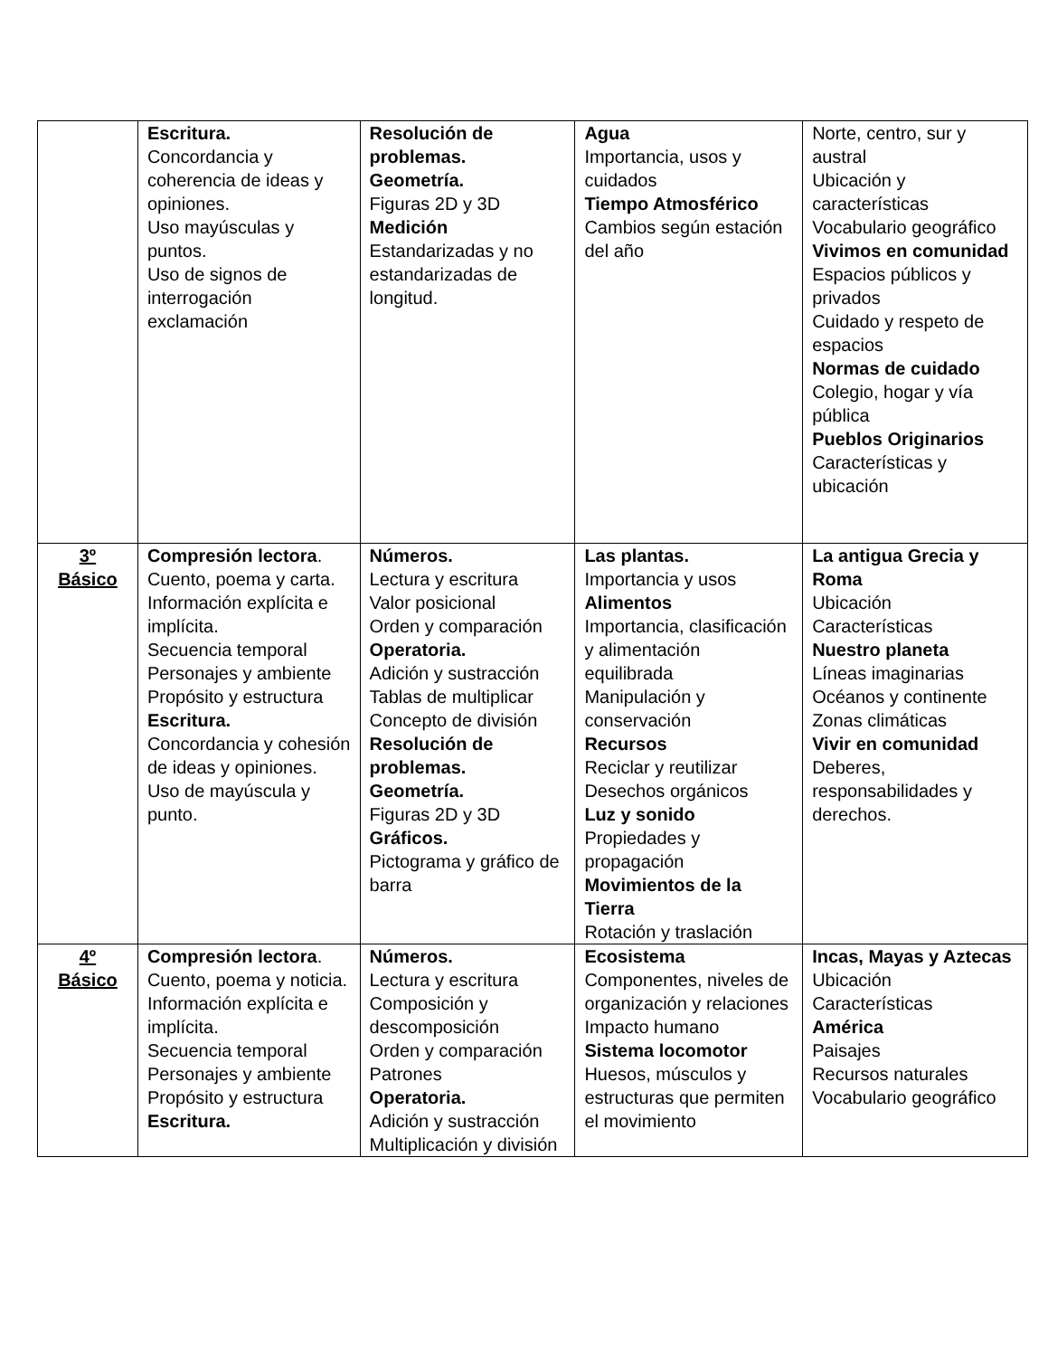| | Escritura. Concordancia y coherencia de ideas y opiniones. Uso mayúsculas y puntos. Uso de signos de interrogación exclamación | Resolución de problemas. Geometría. Figuras 2D y 3D Medición Estandarizadas y no estandarizadas de longitud. | Agua Importancia, usos y cuidados Tiempo Atmosférico Cambios según estación del año | Norte, centro, sur y austral Ubicación y características Vocabulario geográfico Vivimos en comunidad Espacios públicos y privados Cuidado y respeto de espacios Normas de cuidado Colegio, hogar y vía pública Pueblos Originarios Características y ubicación |
| 3º Básico | Compresión lectora . Cuento, poema y carta. Información explícita e implícita. Secuencia temporal Personajes y ambiente Propósito y estructura Escritura. Concordancia y cohesión de ideas y opiniones. Uso de mayúscula y punto. | Números. Lectura y escritura Valor posicional Orden y comparación Operatoria. Adición y sustracción Tablas de multiplicar Concepto de división Resolución de problemas. Geometría. Figuras 2D y 3D Gráficos. Pictograma y gráfico de barra | Las plantas. Importancia y usos Alimentos Importancia, clasificación y alimentación equilibrada Manipulación y conservación Recursos Reciclar y reutilizar Desechos orgánicos Luz y sonido Propiedades y propagación Movimientos de la Tierra Rotación y traslación | La antigua Grecia y Roma Ubicación Características Nuestro planeta Líneas imaginarias Océanos y continente Zonas climáticas Vivir en comunidad Deberes, responsabilidades y derechos. |
| 4º Básico | Compresión lectora . Cuento, poema y noticia. Información explícita e implícita. Secuencia temporal Personajes y ambiente Propósito y estructura Escritura. | Números. Lectura y escritura Composición y descomposición Orden y comparación Patrones Operatoria. Adición y sustracción Multiplicación y división | Ecosistema Componentes, niveles de organización y relaciones Impacto humano Sistema locomotor Huesos, músculos y estructuras que permiten el movimiento | Incas, Mayas y Aztecas Ubicación Características América Paisajes Recursos naturales Vocabulario geográfico |